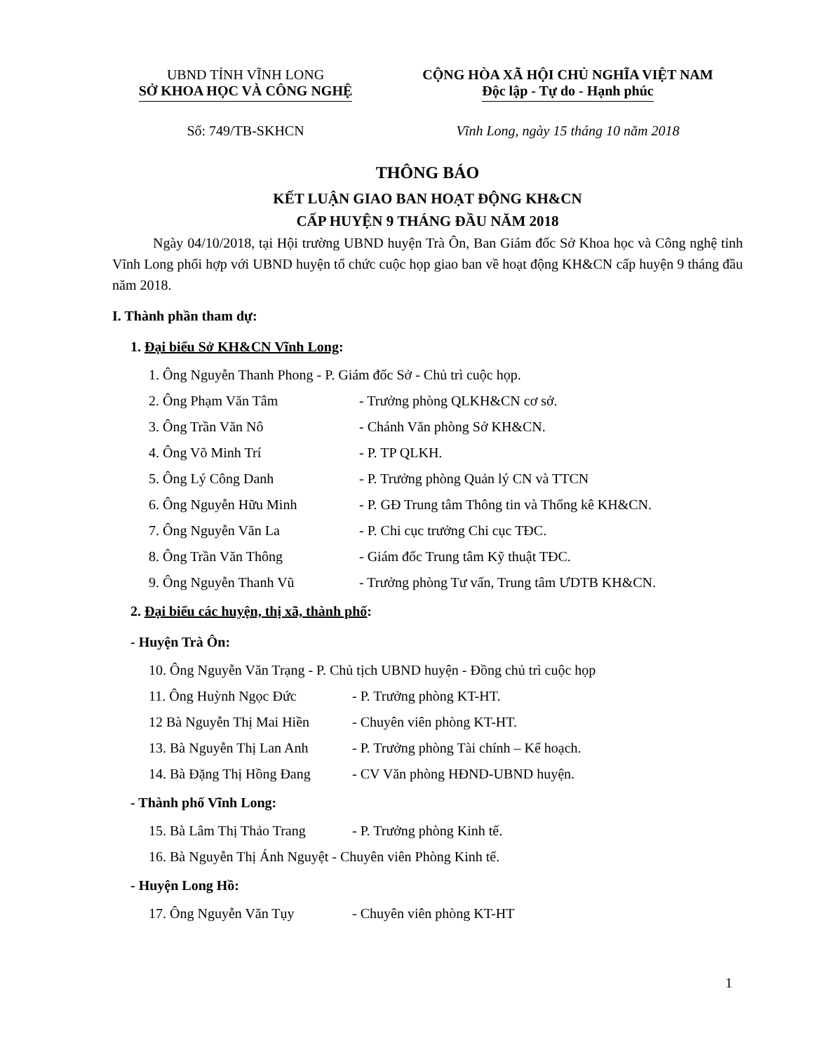UBND TỈNH VĨNH LONG
SỞ KHOA HỌC VÀ CÔNG NGHỆ
CỘNG HÒA XÃ HỘI CHỦ NGHĨA VIỆT NAM
Độc lập - Tự do - Hạnh phúc
Số: 749/TB-SKHCN Vĩnh Long, ngày 15 tháng 10 năm 2018
THÔNG BÁO
KẾT LUẬN GIAO BAN HOẠT ĐỘNG KH&CN
CẤP HUYỆN 9 THÁNG ĐẦU NĂM 2018
Ngày 04/10/2018, tại Hội trường UBND huyện Trà Ôn, Ban Giám đốc Sở Khoa học và Công nghệ tỉnh Vĩnh Long phối hợp với UBND huyện tổ chức cuộc họp giao ban về hoạt động KH&CN cấp huyện 9 tháng đầu năm 2018.
I. Thành phần tham dự:
1. Đại biểu Sở KH&CN Vĩnh Long:
1. Ông Nguyễn Thanh Phong - P. Giám đốc Sở - Chủ trì cuộc họp.
2. Ông Phạm Văn Tâm - Trưởng phòng QLKH&CN cơ sở.
3. Ông Trần Văn Nô - Chánh Văn phòng Sở KH&CN.
4. Ông Võ Minh Trí - P. TP QLKH.
5. Ông Lý Công Danh - P. Trưởng phòng Quản lý CN và TTCN
6. Ông Nguyễn Hữu Minh - P. GĐ Trung tâm Thông tin và Thống kê KH&CN.
7. Ông Nguyễn Văn La - P. Chi cục trưởng Chi cục TĐC.
8. Ông Trần Văn Thông - Giám đốc Trung tâm Kỹ thuật TĐC.
9. Ông Nguyễn Thanh Vũ - Trưởng phòng Tư vấn, Trung tâm ƯDTB KH&CN.
2. Đại biểu các huyện, thị xã, thành phố:
- Huyện Trà Ôn:
10. Ông Nguyễn Văn Trạng - P. Chủ tịch UBND huyện - Đồng chủ trì cuộc họp
11. Ông Huỳnh Ngọc Đức - P. Trưởng phòng KT-HT.
12 Bà Nguyễn Thị Mai Hiền - Chuyên viên phòng KT-HT.
13. Bà Nguyễn Thị Lan Anh - P. Trưởng phòng Tài chính – Kế hoạch.
14. Bà Đặng Thị Hồng Đang - CV Văn phòng HĐND-UBND huyện.
- Thành phố Vĩnh Long:
15. Bà Lâm Thị Thảo Trang - P. Trưởng phòng Kinh tế.
16. Bà Nguyễn Thị Ánh Nguyệt - Chuyên viên Phòng Kinh tế.
- Huyện Long Hồ:
17. Ông Nguyễn Văn Tụy - Chuyên viên phòng KT-HT
1